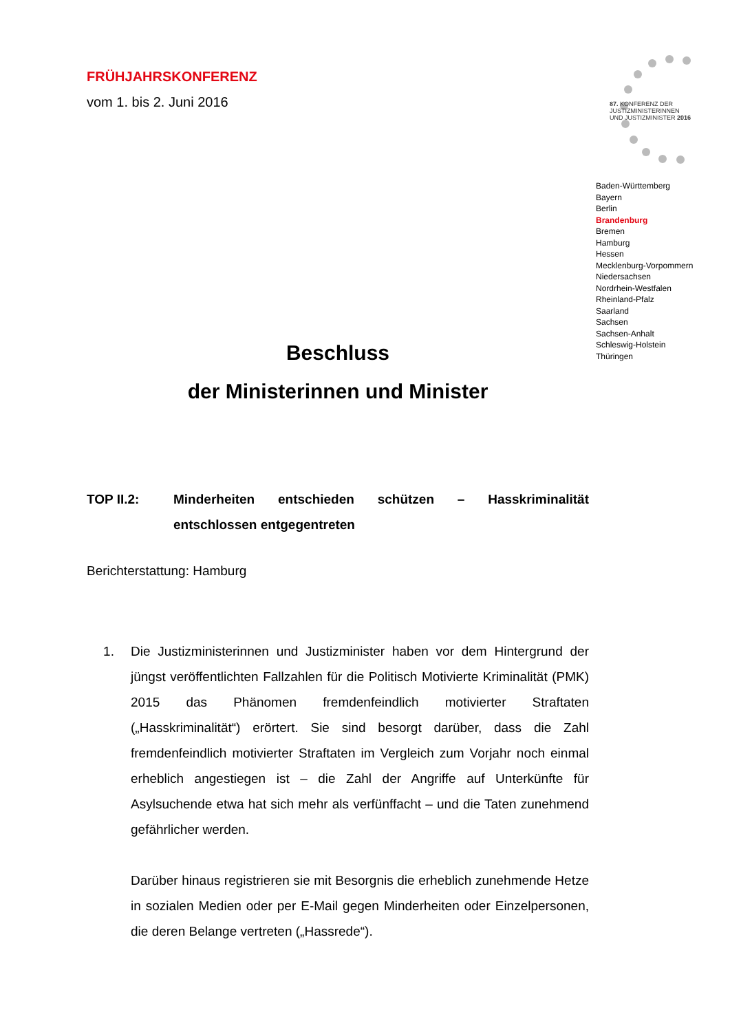FRÜHJAHRSKONFERENZ
vom 1. bis 2. Juni 2016
87. KONFERENZ DER
JUSTIZMINISTERINNEN
UND JUSTIZMINISTER 2016
Baden-Württemberg
Bayern
Berlin
Brandenburg
Bremen
Hamburg
Hessen
Mecklenburg-Vorpommern
Niedersachsen
Nordrhein-Westfalen
Rheinland-Pfalz
Saarland
Sachsen
Sachsen-Anhalt
Schleswig-Holstein
Thüringen
Beschluss
der Ministerinnen und Minister
TOP II.2: Minderheiten entschieden schützen – Hasskriminalität entschlossen entgegentreten
Berichterstattung: Hamburg
1. Die Justizministerinnen und Justizminister haben vor dem Hintergrund der jüngst veröffentlichten Fallzahlen für die Politisch Motivierte Kriminalität (PMK) 2015 das Phänomen fremdenfeindlich motivierter Straftaten („Hasskriminalität“) erörtert. Sie sind besorgt darüber, dass die Zahl fremdenfeindlich motivierter Straftaten im Vergleich zum Vorjahr noch einmal erheblich angestiegen ist – die Zahl der Angriffe auf Unterkünfte für Asylsuchende etwa hat sich mehr als verfünffacht – und die Taten zunehmend gefährlicher werden.
Darüber hinaus registrieren sie mit Besorgnis die erheblich zunehmende Hetze in sozialen Medien oder per E-Mail gegen Minderheiten oder Einzelpersonen, die deren Belange vertreten („Hassrede“).